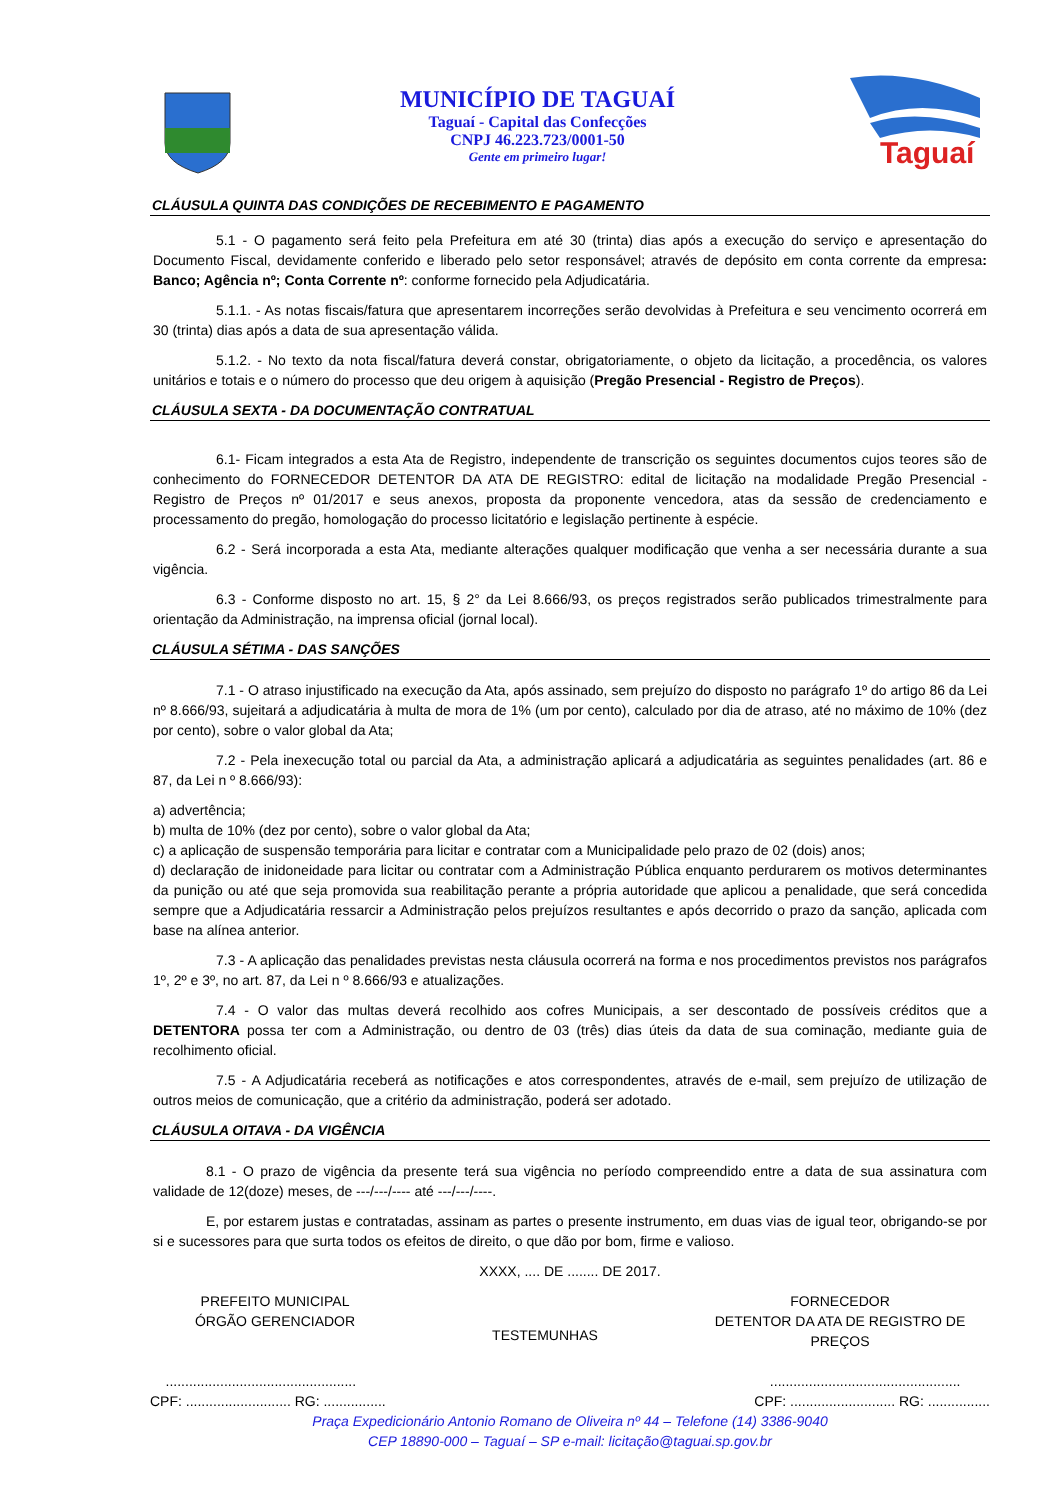MUNICÍPIO DE TAGUAÍ
Taguaí - Capital das Confecções
CNPJ 46.223.723/0001-50
Gente em primeiro lugar!
Taguaí
CLÁUSULA QUINTA DAS CONDIÇÕES DE RECEBIMENTO E PAGAMENTO
5.1 - O pagamento será feito pela Prefeitura em até 30 (trinta) dias após a execução do serviço e apresentação do Documento Fiscal, devidamente conferido e liberado pelo setor responsável; através de depósito em conta corrente da empresa: Banco; Agência nº; Conta Corrente nº: conforme fornecido pela Adjudicatária.
5.1.1. - As notas fiscais/fatura que apresentarem incorreções serão devolvidas à Prefeitura e seu vencimento ocorrerá em 30 (trinta) dias após a data de sua apresentação válida.
5.1.2. - No texto da nota fiscal/fatura deverá constar, obrigatoriamente, o objeto da licitação, a procedência, os valores unitários e totais e o número do processo que deu origem à aquisição (Pregão Presencial - Registro de Preços).
CLÁUSULA SEXTA - DA DOCUMENTAÇÃO CONTRATUAL
6.1- Ficam integrados a esta Ata de Registro, independente de transcrição os seguintes documentos cujos teores são de conhecimento do FORNECEDOR DETENTOR DA ATA DE REGISTRO: edital de licitação na modalidade Pregão Presencial - Registro de Preços nº 01/2017 e seus anexos, proposta da proponente vencedora, atas da sessão de credenciamento e processamento do pregão, homologação do processo licitatório e legislação pertinente à espécie.
6.2 - Será incorporada a esta Ata, mediante alterações qualquer modificação que venha a ser necessária durante a sua vigência.
6.3 - Conforme disposto no art. 15, § 2° da Lei 8.666/93, os preços registrados serão publicados trimestralmente para orientação da Administração, na imprensa oficial (jornal local).
CLÁUSULA SÉTIMA - DAS SANÇÕES
7.1 - O atraso injustificado na execução da Ata, após assinado, sem prejuízo do disposto no parágrafo 1º do artigo 86 da Lei nº 8.666/93, sujeitará a adjudicatária à multa de mora de 1% (um por cento), calculado por dia de atraso, até no máximo de 10% (dez por cento), sobre o valor global da Ata;
7.2 - Pela inexecução total ou parcial da Ata, a administração aplicará a adjudicatária as seguintes penalidades (art. 86 e 87, da Lei n º 8.666/93):
a) advertência;
b) multa de 10% (dez por cento), sobre o valor global da Ata;
c) a aplicação de suspensão temporária para licitar e contratar com a Municipalidade pelo prazo de 02 (dois) anos;
d) declaração de inidoneidade para licitar ou contratar com a Administração Pública enquanto perdurarem os motivos determinantes da punição ou até que seja promovida sua reabilitação perante a própria autoridade que aplicou a penalidade, que será concedida sempre que a Adjudicatária ressarcir a Administração pelos prejuízos resultantes e após decorrido o prazo da sanção, aplicada com base na alínea anterior.
7.3 - A aplicação das penalidades previstas nesta cláusula ocorrerá na forma e nos procedimentos previstos nos parágrafos 1º, 2º e 3º, no art. 87, da Lei n º 8.666/93 e atualizações.
7.4 - O valor das multas deverá recolhido aos cofres Municipais, a ser descontado de possíveis créditos que a DETENTORA possa ter com a Administração, ou dentro de 03 (três) dias úteis da data de sua cominação, mediante guia de recolhimento oficial.
7.5 - A Adjudicatária receberá as notificações e atos correspondentes, através de e-mail, sem prejuízo de utilização de outros meios de comunicação, que a critério da administração, poderá ser adotado.
CLÁUSULA OITAVA - DA VIGÊNCIA
8.1 - O prazo de vigência da presente terá sua vigência no período compreendido entre a data de sua assinatura com validade de 12(doze) meses, de ---/---/---- até ---/---/----.
E, por estarem justas e contratadas, assinam as partes o presente instrumento, em duas vias de igual teor, obrigando-se por si e sucessores para que surta todos os efeitos de direito, o que dão por bom, firme e valioso.
XXXX, .... DE ........ DE 2017.
PREFEITO MUNICIPAL
ÓRGÃO GERENCIADOR
TESTEMUNHAS
FORNECEDOR
DETENTOR DA ATA DE REGISTRO DE PREÇOS
.................................................
CPF: ........................... RG: ................
.................................................
CPF: ........................... RG: ................
Praça Expedicionário Antonio Romano de Oliveira nº 44 – Telefone (14) 3386-9040
CEP 18890-000 – Taguaí – SP e-mail: licitação@taguai.sp.gov.br